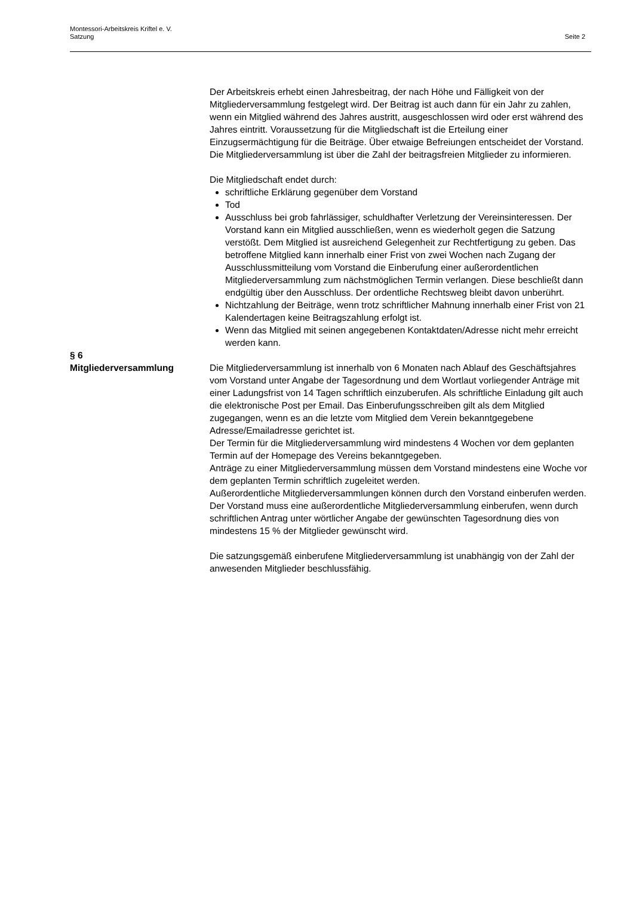Montessori-Arbeitskreis Kriftel e. V.
Satzung
Seite 2
Der Arbeitskreis erhebt einen Jahresbeitrag, der nach Höhe und Fälligkeit von der Mitgliederversammlung festgelegt wird. Der Beitrag ist auch dann für ein Jahr zu zahlen, wenn ein Mitglied während des Jahres austritt, ausgeschlossen wird oder erst während des Jahres eintritt. Voraussetzung für die Mitgliedschaft ist die Erteilung einer Einzugsermächtigung für die Beiträge. Über etwaige Befreiungen entscheidet der Vorstand. Die Mitgliederversammlung ist über die Zahl der beitragsfreien Mitglieder zu informieren.
Die Mitgliedschaft endet durch:
schriftliche Erklärung gegenüber dem Vorstand
Tod
Ausschluss bei grob fahrlässiger, schuldhafter Verletzung der Vereinsinteressen. Der Vorstand kann ein Mitglied ausschließen, wenn es wiederholt gegen die Satzung verstößt. Dem Mitglied ist ausreichend Gelegenheit zur Rechtfertigung zu geben. Das betroffene Mitglied kann innerhalb einer Frist von zwei Wochen nach Zugang der Ausschlussmitteilung vom Vorstand die Einberufung einer außerordentlichen Mitgliederversammlung zum nächstmöglichen Termin verlangen. Diese beschließt dann endgültig über den Ausschluss. Der ordentliche Rechtsweg bleibt davon unberührt.
Nichtzahlung der Beiträge, wenn trotz schriftlicher Mahnung innerhalb einer Frist von 21 Kalendertagen keine Beitragszahlung erfolgt ist.
Wenn das Mitglied mit seinen angegebenen Kontaktdaten/Adresse nicht mehr erreicht werden kann.
§ 6
Mitgliederversammlung
Die Mitgliederversammlung ist innerhalb von 6 Monaten nach Ablauf des Geschäftsjahres vom Vorstand unter Angabe der Tagesordnung und dem Wortlaut vorliegender Anträge mit einer Ladungsfrist von 14 Tagen schriftlich einzuberufen. Als schriftliche Einladung gilt auch die elektronische Post per Email. Das Einberufungsschreiben gilt als dem Mitglied zugegangen, wenn es an die letzte vom Mitglied dem Verein bekanntgegebene Adresse/Emailadresse gerichtet ist.
Der Termin für die Mitgliederversammlung wird mindestens 4 Wochen vor dem geplanten Termin auf der Homepage des Vereins bekanntgegeben.
Anträge zu einer Mitgliederversammlung müssen dem Vorstand mindestens eine Woche vor dem geplanten Termin schriftlich zugeleitet werden.
Außerordentliche Mitgliederversammlungen können durch den Vorstand einberufen werden. Der Vorstand muss eine außerordentliche Mitgliederversammlung einberufen, wenn durch schriftlichen Antrag unter wörtlicher Angabe der gewünschten Tagesordnung dies von mindestens 15 % der Mitglieder gewünscht wird.
Die satzungsgemäß einberufene Mitgliederversammlung ist unabhängig von der Zahl der anwesenden Mitglieder beschlussfähig.